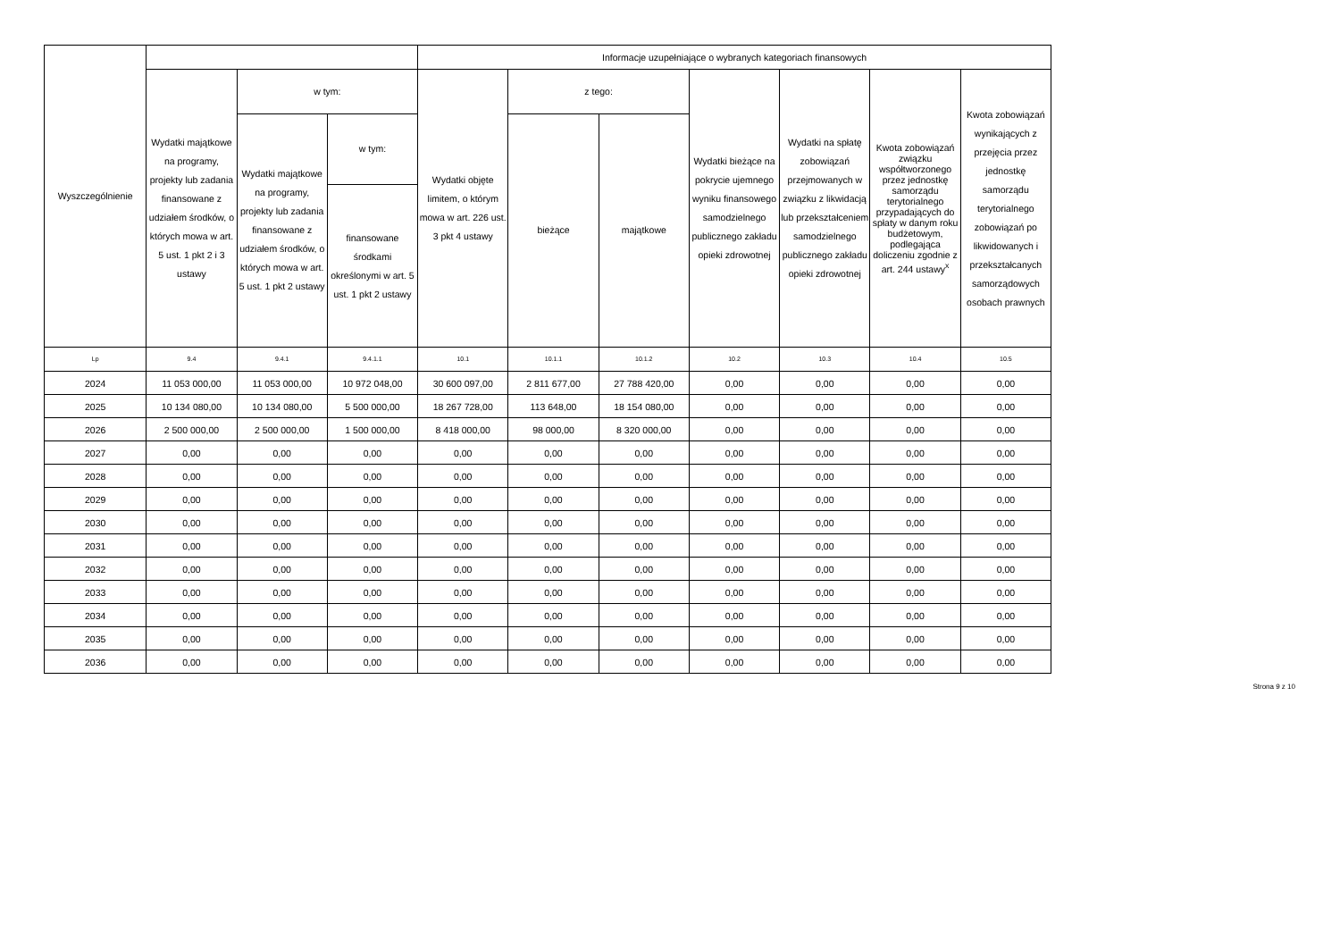| Wyszczególnienie | | | | Informacje uzupełniające o wybranych kategoriach finansowych | | | | | | |
| --- | --- | --- | --- | --- | --- | --- | --- | --- | --- | --- |
| | Wydatki majątkowe na programy, projekty lub zadania finansowane z udziałem środków, o których mowa w art. 5 ust. 1 pkt 2 i 3 ustawy | w tym: | | Wydatki objęte limitem, o którym mowa w art. 226 ust. 3 pkt 4 ustawy | z tego: | | Wydatki bieżące na pokrycie ujemnego wyniku finansowego samodzielnego publicznego zakładu opieki zdrowotnej | Wydatki na spłatę zobowiązań przejmowanych w związku z likwidacją lub przekształceniem samodzielnego publicznego zakładu opieki zdrowotnej | Kwota zobowiązań związku współtworzonego przez jednostkę samorządu terytorialnego przypadających do spłaty w danym roku budżetowym, podlegająca doliczeniu zgodnie z art. 244 ustawy<sup>x</sup> | Kwota zobowiązań wynikających z przejęcia przez jednostkę samorządu terytorialnego zobowiązań po likwidowanych i przekształcanych samorządowych osobach prawnych |
| | | Wydatki majątkowe na programy, projekty lub zadania finansowane z udziałem środków, o których mowa w art. 5 ust. 1 pkt 2 ustawy | w tym: | | bieżące | majątkowe | | | | |
| | | | finansowane środkami określonymi w art. 5 ust. 1 pkt 2 ustawy | | | | | | | |
| Lp | 9.4 | 9.4.1 | 9.4.1.1 | 10.1 | 10.1.1 | 10.1.2 | 10.2 | 10.3 | 10.4 | 10.5 |
| 2024 | 11 053 000,00 | 11 053 000,00 | 10 972 048,00 | 30 600 097,00 | 2 811 677,00 | 27 788 420,00 | 0,00 | 0,00 | 0,00 | 0,00 |
| 2025 | 10 134 080,00 | 10 134 080,00 | 5 500 000,00 | 18 267 728,00 | 113 648,00 | 18 154 080,00 | 0,00 | 0,00 | 0,00 | 0,00 |
| 2026 | 2 500 000,00 | 2 500 000,00 | 1 500 000,00 | 8 418 000,00 | 98 000,00 | 8 320 000,00 | 0,00 | 0,00 | 0,00 | 0,00 |
| 2027 | 0,00 | 0,00 | 0,00 | 0,00 | 0,00 | 0,00 | 0,00 | 0,00 | 0,00 | 0,00 |
| 2028 | 0,00 | 0,00 | 0,00 | 0,00 | 0,00 | 0,00 | 0,00 | 0,00 | 0,00 | 0,00 |
| 2029 | 0,00 | 0,00 | 0,00 | 0,00 | 0,00 | 0,00 | 0,00 | 0,00 | 0,00 | 0,00 |
| 2030 | 0,00 | 0,00 | 0,00 | 0,00 | 0,00 | 0,00 | 0,00 | 0,00 | 0,00 | 0,00 |
| 2031 | 0,00 | 0,00 | 0,00 | 0,00 | 0,00 | 0,00 | 0,00 | 0,00 | 0,00 | 0,00 |
| 2032 | 0,00 | 0,00 | 0,00 | 0,00 | 0,00 | 0,00 | 0,00 | 0,00 | 0,00 | 0,00 |
| 2033 | 0,00 | 0,00 | 0,00 | 0,00 | 0,00 | 0,00 | 0,00 | 0,00 | 0,00 | 0,00 |
| 2034 | 0,00 | 0,00 | 0,00 | 0,00 | 0,00 | 0,00 | 0,00 | 0,00 | 0,00 | 0,00 |
| 2035 | 0,00 | 0,00 | 0,00 | 0,00 | 0,00 | 0,00 | 0,00 | 0,00 | 0,00 | 0,00 |
| 2036 | 0,00 | 0,00 | 0,00 | 0,00 | 0,00 | 0,00 | 0,00 | 0,00 | 0,00 | 0,00 |
Strona 9 z 10